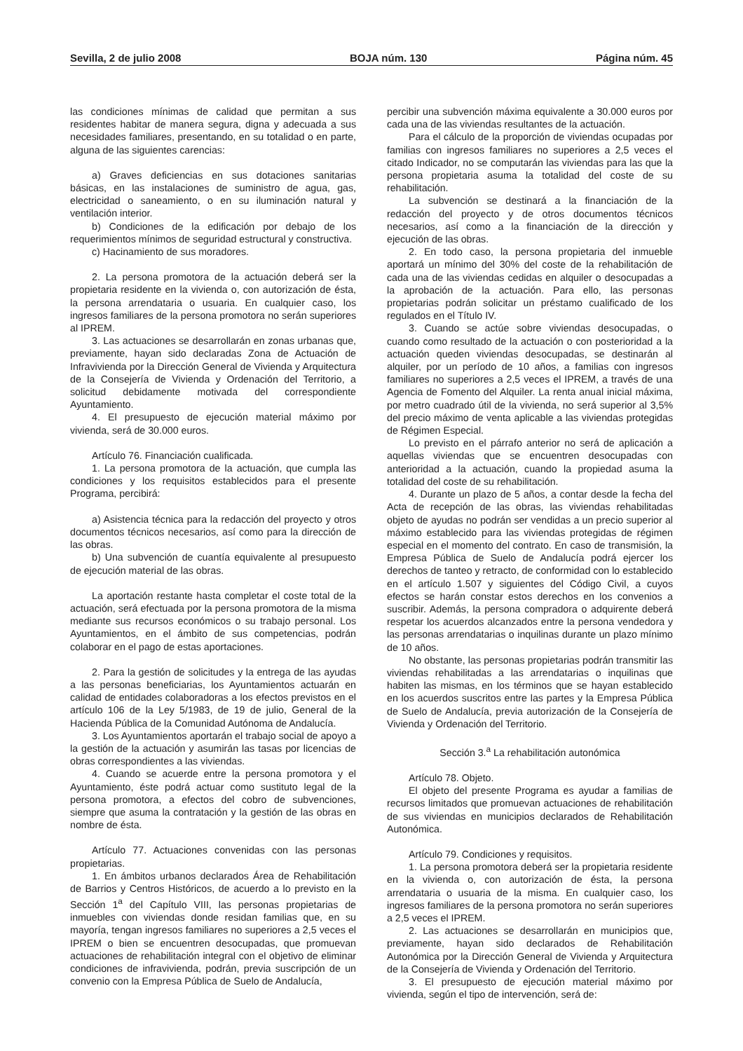Sevilla, 2 de julio 2008 BOJA núm. 130 Página núm. 45
las condiciones mínimas de calidad que permitan a sus residentes habitar de manera segura, digna y adecuada a sus necesidades familiares, presentando, en su totalidad o en parte, alguna de las siguientes carencias:
a) Graves deficiencias en sus dotaciones sanitarias básicas, en las instalaciones de suministro de agua, gas, electricidad o saneamiento, o en su iluminación natural y ventilación interior.
b) Condiciones de la edificación por debajo de los requerimientos mínimos de seguridad estructural y constructiva.
c) Hacinamiento de sus moradores.
2. La persona promotora de la actuación deberá ser la propietaria residente en la vivienda o, con autorización de ésta, la persona arrendataria o usuaria. En cualquier caso, los ingresos familiares de la persona promotora no serán superiores al IPREM.
3. Las actuaciones se desarrollarán en zonas urbanas que, previamente, hayan sido declaradas Zona de Actuación de Infravivienda por la Dirección General de Vivienda y Arquitectura de la Consejería de Vivienda y Ordenación del Territorio, a solicitud debidamente motivada del correspondiente Ayuntamiento.
4. El presupuesto de ejecución material máximo por vivienda, será de 30.000 euros.
Artículo 76. Financiación cualificada.
1. La persona promotora de la actuación, que cumpla las condiciones y los requisitos establecidos para el presente Programa, percibirá:
a) Asistencia técnica para la redacción del proyecto y otros documentos técnicos necesarios, así como para la dirección de las obras.
b) Una subvención de cuantía equivalente al presupuesto de ejecución material de las obras.
La aportación restante hasta completar el coste total de la actuación, será efectuada por la persona promotora de la misma mediante sus recursos económicos o su trabajo personal. Los Ayuntamientos, en el ámbito de sus competencias, podrán colaborar en el pago de estas aportaciones.
2. Para la gestión de solicitudes y la entrega de las ayudas a las personas beneficiarias, los Ayuntamientos actuarán en calidad de entidades colaboradoras a los efectos previstos en el artículo 106 de la Ley 5/1983, de 19 de julio, General de la Hacienda Pública de la Comunidad Autónoma de Andalucía.
3. Los Ayuntamientos aportarán el trabajo social de apoyo a la gestión de la actuación y asumirán las tasas por licencias de obras correspondientes a las viviendas.
4. Cuando se acuerde entre la persona promotora y el Ayuntamiento, éste podrá actuar como sustituto legal de la persona promotora, a efectos del cobro de subvenciones, siempre que asuma la contratación y la gestión de las obras en nombre de ésta.
Artículo 77. Actuaciones convenidas con las personas propietarias.
1. En ámbitos urbanos declarados Área de Rehabilitación de Barrios y Centros Históricos, de acuerdo a lo previsto en la Sección 1<sup>a</sup> del Capítulo VIII, las personas propietarias de inmuebles con viviendas donde residan familias que, en su mayoría, tengan ingresos familiares no superiores a 2,5 veces el IPREM o bien se encuentren desocupadas, que promuevan actuaciones de rehabilitación integral con el objetivo de eliminar condiciones de infravivienda, podrán, previa suscripción de un convenio con la Empresa Pública de Suelo de Andalucía,
percibir una subvención máxima equivalente a 30.000 euros por cada una de las viviendas resultantes de la actuación.
Para el cálculo de la proporción de viviendas ocupadas por familias con ingresos familiares no superiores a 2,5 veces el citado Indicador, no se computarán las viviendas para las que la persona propietaria asuma la totalidad del coste de su rehabilitación.
La subvención se destinará a la financiación de la redacción del proyecto y de otros documentos técnicos necesarios, así como a la financiación de la dirección y ejecución de las obras.
2. En todo caso, la persona propietaria del inmueble aportará un mínimo del 30% del coste de la rehabilitación de cada una de las viviendas cedidas en alquiler o desocupadas a la aprobación de la actuación. Para ello, las personas propietarias podrán solicitar un préstamo cualificado de los regulados en el Título IV.
3. Cuando se actúe sobre viviendas desocupadas, o cuando como resultado de la actuación o con posterioridad a la actuación queden viviendas desocupadas, se destinarán al alquiler, por un período de 10 años, a familias con ingresos familiares no superiores a 2,5 veces el IPREM, a través de una Agencia de Fomento del Alquiler. La renta anual inicial máxima, por metro cuadrado útil de la vivienda, no será superior al 3,5% del precio máximo de venta aplicable a las viviendas protegidas de Régimen Especial.
Lo previsto en el párrafo anterior no será de aplicación a aquellas viviendas que se encuentren desocupadas con anterioridad a la actuación, cuando la propiedad asuma la totalidad del coste de su rehabilitación.
4. Durante un plazo de 5 años, a contar desde la fecha del Acta de recepción de las obras, las viviendas rehabilitadas objeto de ayudas no podrán ser vendidas a un precio superior al máximo establecido para las viviendas protegidas de régimen especial en el momento del contrato. En caso de transmisión, la Empresa Pública de Suelo de Andalucía podrá ejercer los derechos de tanteo y retracto, de conformidad con lo establecido en el artículo 1.507 y siguientes del Código Civil, a cuyos efectos se harán constar estos derechos en los convenios a suscribir. Además, la persona compradora o adquirente deberá respetar los acuerdos alcanzados entre la persona vendedora y las personas arrendatarias o inquilinas durante un plazo mínimo de 10 años.
No obstante, las personas propietarias podrán transmitir las viviendas rehabilitadas a las arrendatarias o inquilinas que habiten las mismas, en los términos que se hayan establecido en los acuerdos suscritos entre las partes y la Empresa Pública de Suelo de Andalucía, previa autorización de la Consejería de Vivienda y Ordenación del Territorio.
Sección 3.<sup>a</sup> La rehabilitación autonómica
Artículo 78. Objeto.
El objeto del presente Programa es ayudar a familias de recursos limitados que promuevan actuaciones de rehabilitación de sus viviendas en municipios declarados de Rehabilitación Autonómica.
Artículo 79. Condiciones y requisitos.
1. La persona promotora deberá ser la propietaria residente en la vivienda o, con autorización de ésta, la persona arrendataria o usuaria de la misma. En cualquier caso, los ingresos familiares de la persona promotora no serán superiores a 2,5 veces el IPREM.
2. Las actuaciones se desarrollarán en municipios que, previamente, hayan sido declarados de Rehabilitación Autonómica por la Dirección General de Vivienda y Arquitectura de la Consejería de Vivienda y Ordenación del Territorio.
3. El presupuesto de ejecución material máximo por vivienda, según el tipo de intervención, será de: